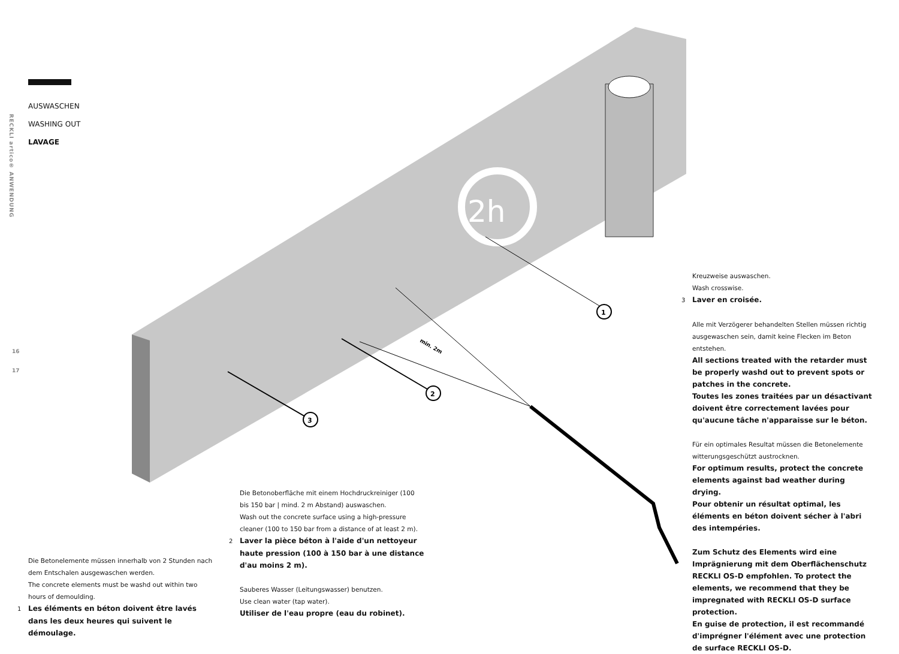2h
1
2
3
min. 2m
RECKLI artico® ANWENDUNG
16
17
AUSWASCHEN
WASHING OUT
LAVAGE
Die Betonelemente müssen innerhalb von 2 Stunden nach dem Entschalen ausgewaschen werden.
The concrete elements must be washd out within two hours of demoulding.
1 Les éléments en béton doivent être lavés dans les deux heures qui suivent le démoulage.
Die Betonoberfläche mit einem Hochdruckreiniger (100 bis 150 bar | mind. 2 m Abstand) auswaschen.
Wash out the concrete surface using a high-pressure cleaner (100 to 150 bar from a distance of at least 2 m).
2 Laver la pièce béton à l'aide d'un nettoyeur haute pression (100 à 150 bar à une distance d'au moins 2 m).
Sauberes Wasser (Leitungswasser) benutzen.
Use clean water (tap water).
Utiliser de l'eau propre (eau du robinet).
Kreuzweise auswaschen.
Wash crosswise.
3 Laver en croisée.
Alle mit Verzögerer behandelten Stellen müssen richtig ausgewaschen sein, damit keine Flecken im Beton entstehen.
All sections treated with the retarder must be properly washd out to prevent spots or patches in the concrete.
Toutes les zones traitées par un désactivant doivent être correctement lavées pour qu'aucune tâche n'apparaisse sur le béton.
Für ein optimales Resultat müssen die Betonelemente witterungsgeschützt austrocknen.
For optimum results, protect the concrete elements against bad weather during drying.
Pour obtenir un résultat optimal, les éléments en béton doivent sécher à l'abri des intempéries.
Zum Schutz des Elements wird eine Imprägnierung mit dem Oberflächenschutz RECKLI OS-D empfohlen. To protect the elements, we recommend that they be impregnated with RECKLI OS-D surface protection.
En guise de protection, il est recommandé d'imprégner l'élément avec une protection de surface RECKLI OS-D.